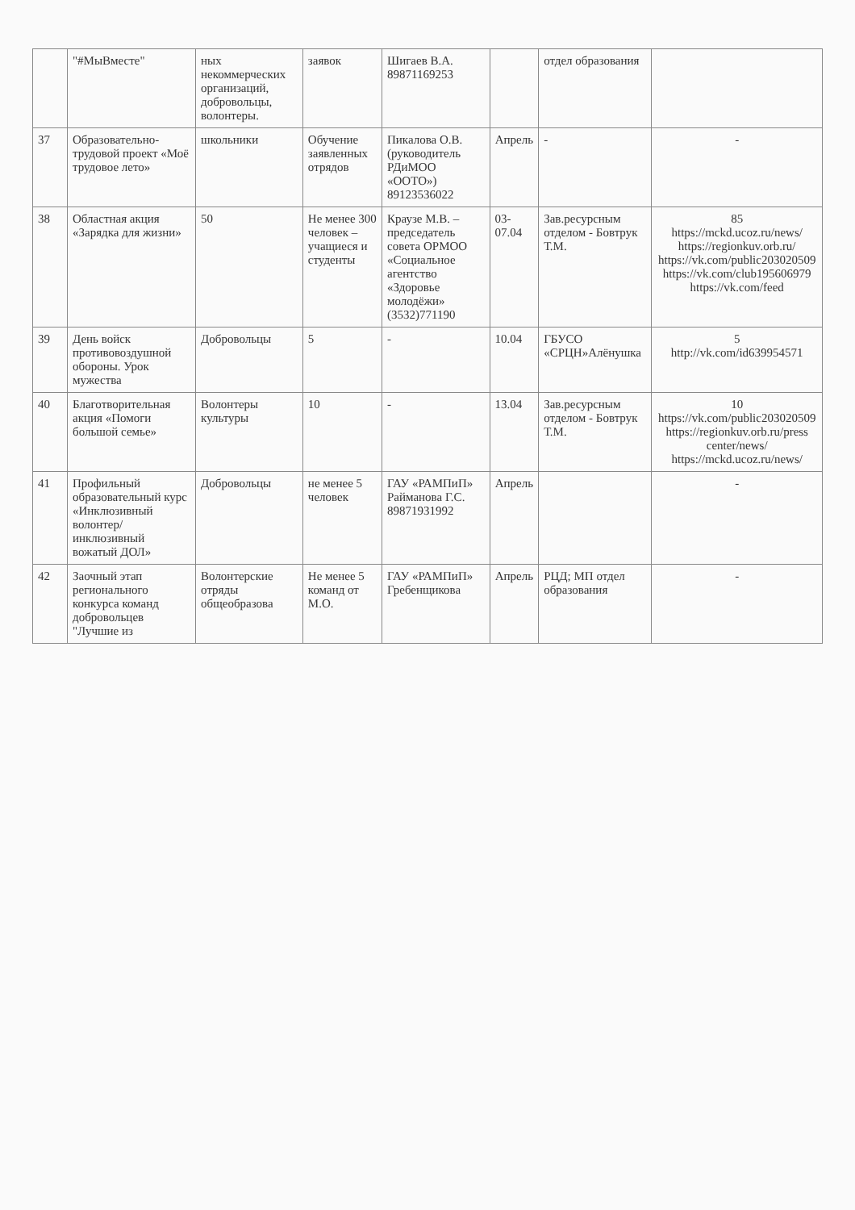| | "#МыВместе" | ных некоммерческих организаций, добровольцы, волонтеры. | заявок | Шигаев В.А. 89871169253 | | отдел образования | |
| 37 | Образовательно-трудовой проект «Моё трудовое лето» | школьники | Обучение заявленных отрядов | Пикалова О.В. (руководитель РДиМОО «ООТО») 89123536022 | Апрель | - | - |
| 38 | Областная акция «Зарядка для жизни» | 50 | Не менее 300 человек – учащиеся и студенты | Краузе М.В. – председатель совета ОРМОО «Социальное агентство «Здоровье молодёжи» (3532)771190 | 03-07.04 | Зав.ресурсным отделом - Бовтрук Т.М. | 85 https://mckd.ucoz.ru/news/ https://regionkuv.orb.ru/ https://vk.com/public203020509 https://vk.com/club195606979 https://vk.com/feed |
| 39 | День войск противовоздушной обороны. Урок мужества | Добровольцы | 5 | - | 10.04 | ГБУСО «СРЦН»Алёнушка | 5 http://vk.com/id639954571 |
| 40 | Благотворительная акция «Помоги большой семье» | Волонтеры культуры | 10 | - | 13.04 | Зав.ресурсным отделом - Бовтрук Т.М. | 10 https://vk.com/public203020509 https://regionkuv.orb.ru/press center/news/ https://mckd.ucoz.ru/news/ |
| 41 | Профильный образовательный курс «Инклюзивный волонтер/инклюзивный вожатый ДОЛ» | Добровольцы | не менее 5 человек | ГАУ «РАМПиП» Райманова Г.С. 89871931992 | Апрель | | - |
| 42 | Заочный этап регионального конкурса команд добровольцев "Лучшие из | Волонтерские отряды общеобразова | Не менее 5 команд от М.О. | ГАУ «РАМПиП» Гребенщикова | Апрель | РЦД; МП отдел образования | - |